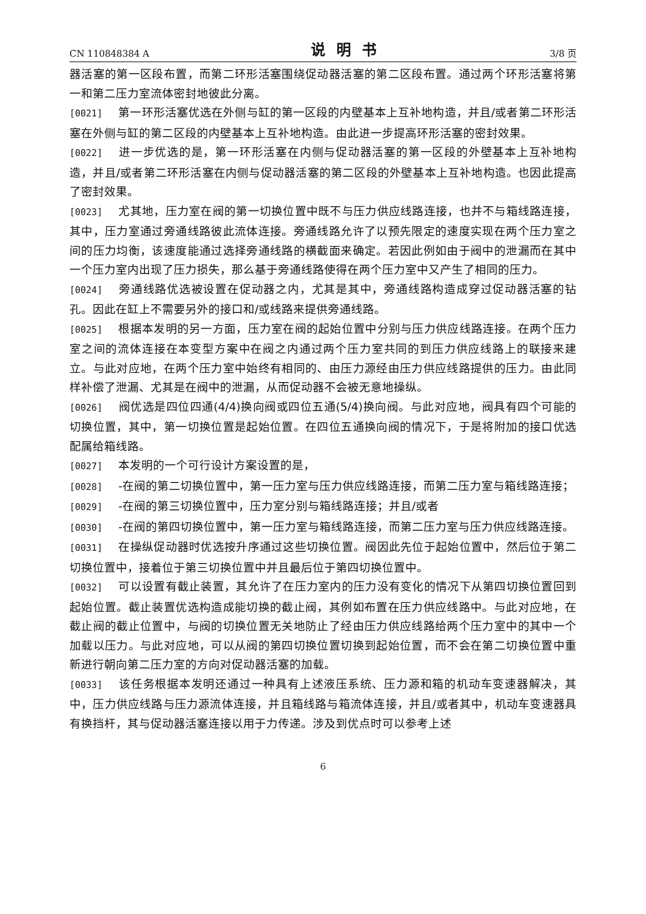CN 110848384 A 说明书 3/8 页
器活塞的第一区段布置，而第二环形活塞围绕促动器活塞的第二区段布置。通过两个环形活塞将第一和第二压力室流体密封地彼此分离。
[0021] 第一环形活塞优选在外侧与缸的第一区段的内壁基本上互补地构造，并且/或者第二环形活塞在外侧与缸的第二区段的内壁基本上互补地构造。由此进一步提高环形活塞的密封效果。
[0022] 进一步优选的是，第一环形活塞在内侧与促动器活塞的第一区段的外壁基本上互补地构造，并且/或者第二环形活塞在内侧与促动器活塞的第二区段的外壁基本上互补地构造。也因此提高了密封效果。
[0023] 尤其地，压力室在阀的第一切换位置中既不与压力供应线路连接，也并不与箱线路连接，其中，压力室通过旁通线路彼此流体连接。旁通线路允许了以预先限定的速度实现在两个压力室之间的压力均衡，该速度能通过选择旁通线路的横截面来确定。若因此例如由于阀中的泄漏而在其中一个压力室内出现了压力损失，那么基于旁通线路使得在两个压力室中又产生了相同的压力。
[0024] 旁通线路优选被设置在促动器之内，尤其是其中，旁通线路构造成穿过促动器活塞的钻孔。因此在缸上不需要另外的接口和/或线路来提供旁通线路。
[0025] 根据本发明的另一方面，压力室在阀的起始位置中分别与压力供应线路连接。在两个压力室之间的流体连接在本变型方案中在阀之内通过两个压力室共同的到压力供应线路上的联接来建立。与此对应地，在两个压力室中始终有相同的、由压力源经由压力供应线路提供的压力。由此同样补偿了泄漏、尤其是在阀中的泄漏，从而促动器不会被无意地操纵。
[0026] 阀优选是四位四通(4/4)换向阀或四位五通(5/4)换向阀。与此对应地，阀具有四个可能的切换位置，其中，第一切换位置是起始位置。在四位五通换向阀的情况下，于是将附加的接口优选配属给箱线路。
[0027] 本发明的一个可行设计方案设置的是，
[0028] -在阀的第二切换位置中，第一压力室与压力供应线路连接，而第二压力室与箱线路连接；
[0029] -在阀的第三切换位置中，压力室分别与箱线路连接；并且/或者
[0030] -在阀的第四切换位置中，第一压力室与箱线路连接，而第二压力室与压力供应线路连接。
[0031] 在操纵促动器时优选按升序通过这些切换位置。阀因此先位于起始位置中，然后位于第二切换位置中，接着位于第三切换位置中并且最后位于第四切换位置中。
[0032] 可以设置有截止装置，其允许了在压力室内的压力没有变化的情况下从第四切换位置回到起始位置。截止装置优选构造成能切换的截止阀，其例如布置在压力供应线路中。与此对应地，在截止阀的截止位置中，与阀的切换位置无关地防止了经由压力供应线路给两个压力室中的其中一个加载以压力。与此对应地，可以从阀的第四切换位置切换到起始位置，而不会在第二切换位置中重新进行朝向第二压力室的方向对促动器活塞的加载。
[0033] 该任务根据本发明还通过一种具有上述液压系统、压力源和箱的机动车变速器解决，其中，压力供应线路与压力源流体连接，并且箱线路与箱流体连接，并且/或者其中，机动车变速器具有换挡杆，其与促动器活塞连接以用于力传递。涉及到优点时可以参考上述
6